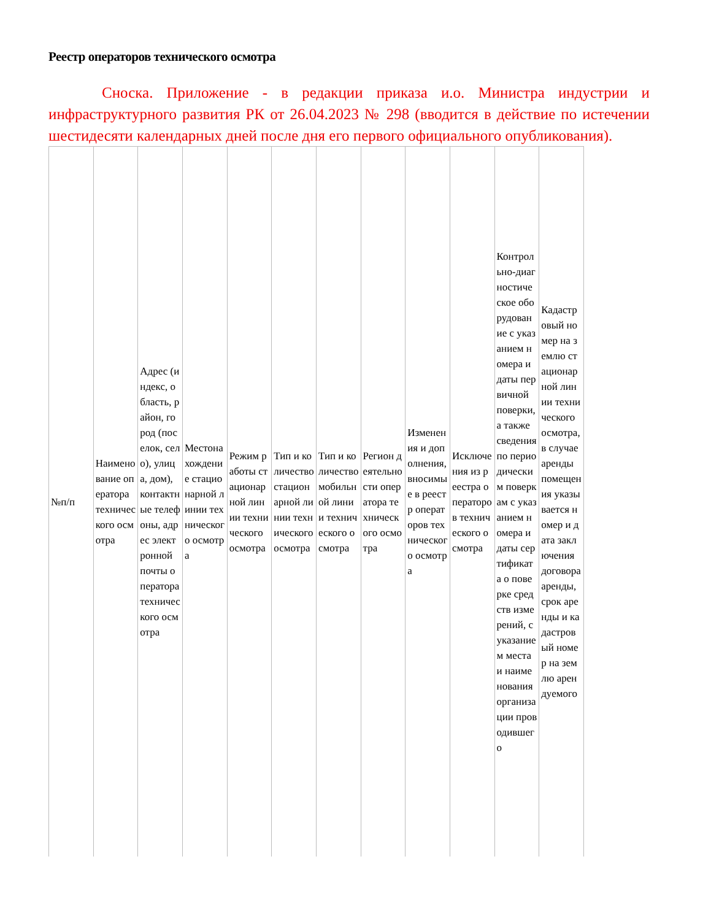Реестр операторов технического осмотра
Сноска. Приложение - в редакции приказа и.о. Министра индустрии и инфраструктурного развития РК от 26.04.2023 № 298 (вводится в действие по истечении шестидесяти календарных дней после дня его первого официального опубликования).
| №п/п | Наименование оператора технического осмотра | Адрес (индекс, область, район, город (поселок, село), улица, дом), контактные телефоны, адрес электронной почты оператора технического осмотра | Местонахождение стационарной линии технического осмотра | Режим работы стационарной линии технического осмотра | Тип и количество стационарной линии технического осмотра | Тип и количество мобильной линии технического осмотра | Регион деятельности оператора технического осмотра | Изменения и дополнения, вносимые в реестр операторов технического осмотра | Исключения из реестра операторов технического осмотра | Контрольно-диагностическое оборудование с указанием номера и даты первичной поверки, а также сведения по периодическим поверкам с указанием номера и даты сертификата о поверке средств измерений, с указанием места и наименования организации проводившего | Кадастровый номер на землю стационарной линии технического осмотра, в случае аренды помещения указывается номер и дата заключения договора аренды, срок аренды и кадастровый номер на землю арендуемого |